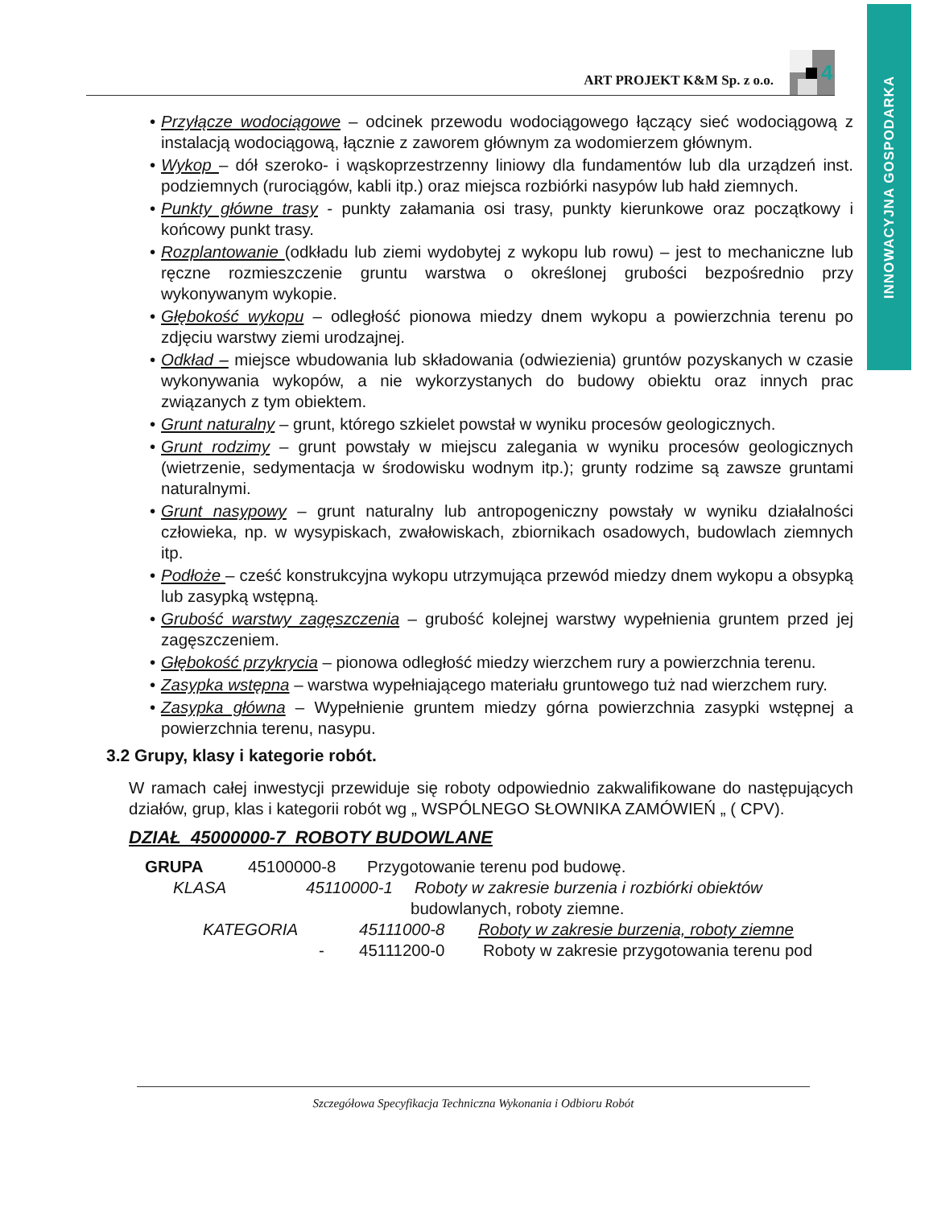INNOWACYJNA GOSPODARKA
ART PROJEKT K&M Sp. z o.o.
4
• Przyłącze wodociągowe – odcinek przewodu wodociągowego łączący sieć wodociągową z instalacją wodociągową, łącznie z zaworem głównym za wodomierzem głównym.
• Wykop – dół szeroko- i wąskoprzestrzenny liniowy dla fundamentów lub dla urządzeń inst. podziemnych (rurociągów, kabli itp.) oraz miejsca rozbiórki nasypów lub hałd ziemnych.
• Punkty główne trasy - punkty załamania osi trasy, punkty kierunkowe oraz początkowy i końcowy punkt trasy.
• Rozplantowanie (odkładu lub ziemi wydobytej z wykopu lub rowu) – jest to mechaniczne lub ręczne rozmieszczenie gruntu warstwa o określonej grubości bezpośrednio przy wykonywanym wykopie.
• Głębokość wykopu – odległość pionowa miedzy dnem wykopu a powierzchnia terenu po zdjęciu warstwy ziemi urodzajnej.
• Odkład – miejsce wbudowania lub składowania (odwiezienia) gruntów pozyskanych w czasie wykonywania wykopów, a nie wykorzystanych do budowy obiektu oraz innych prac związanych z tym obiektem.
• Grunt naturalny – grunt, którego szkielet powstał w wyniku procesów geologicznych.
• Grunt rodzimy – grunt powstały w miejscu zalegania w wyniku procesów geologicznych (wietrzenie, sedymentacja w środowisku wodnym itp.); grunty rodzime są zawsze gruntami naturalnymi.
• Grunt nasypowy – grunt naturalny lub antropogeniczny powstały w wyniku działalności człowieka, np. w wysypiskach, zwałowiskach, zbiornikach osadowych, budowlach ziemnych itp.
• Podłoże – cześć konstrukcyjna wykopu utrzymująca przewód miedzy dnem wykopu a obsypką lub zasypką wstępną.
• Grubość warstwy zagęszczenia – grubość kolejnej warstwy wypełnienia gruntem przed jej zagęszczeniem.
• Głębokość przykrycia – pionowa odległość miedzy wierzchem rury a powierzchnia terenu.
• Zasypka wstępna – warstwa wypełniającego materiału gruntowego tuż nad wierzchem rury.
• Zasypka główna – Wypełnienie gruntem miedzy górna powierzchnia zasypki wstępnej a powierzchnia terenu, nasypu.
3.2 Grupy, klasy i kategorie robót.
W ramach całej inwestycji przewiduje się roboty odpowiednio zakwalifikowane do następujących działów, grup, klas i kategorii robót wg „ WSPÓLNEGO SŁOWNIKA ZAMÓWIEŃ „ ( CPV).
DZIAŁ 45000000-7 ROBOTY BUDOWLANE
GRUPA 45100000-8 Przygotowanie terenu pod budowę.
KLASA 45110000-1 Roboty w zakresie burzenia i rozbiórki obiektów
budowlanych, roboty ziemne.
KATEGORIA 45111000-8 Roboty w zakresie burzenia, roboty ziemne
- 45111200-0 Roboty w zakresie przygotowania terenu pod
Szczegółowa Specyfikacja Techniczna Wykonania i Odbioru Robót